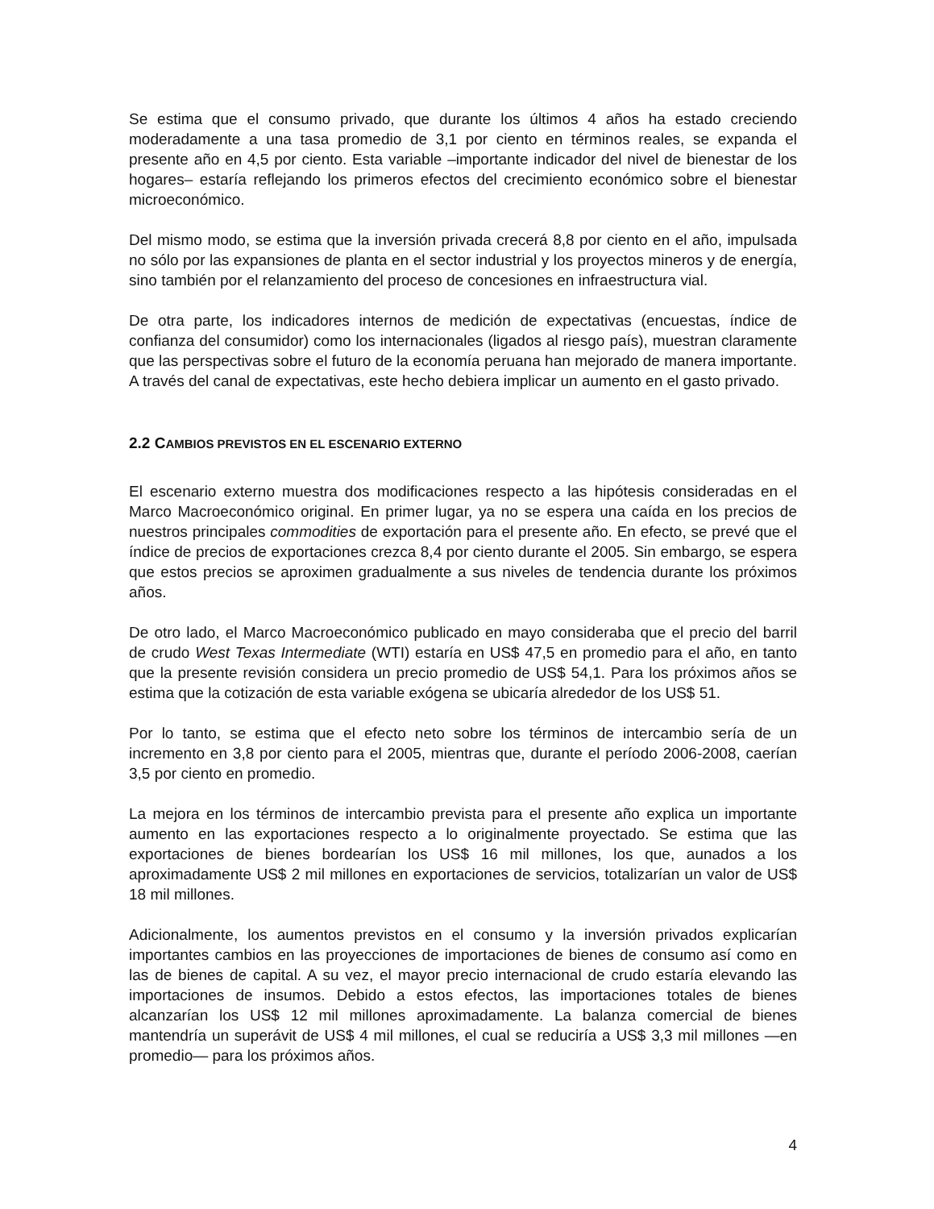Se estima que el consumo privado, que durante los últimos 4 años ha estado creciendo moderadamente a una tasa promedio de 3,1 por ciento en términos reales, se expanda el presente año en 4,5 por ciento. Esta variable –importante indicador del nivel de bienestar de los hogares– estaría reflejando los primeros efectos del crecimiento económico sobre el bienestar microeconómico.
Del mismo modo, se estima que la inversión privada crecerá 8,8 por ciento en el año, impulsada no sólo por las expansiones de planta en el sector industrial y los proyectos mineros y de energía, sino también por el relanzamiento del proceso de concesiones en infraestructura vial.
De otra parte, los indicadores internos de medición de expectativas (encuestas, índice de confianza del consumidor) como los internacionales (ligados al riesgo país), muestran claramente que las perspectivas sobre el futuro de la economía peruana han mejorado de manera importante. A través del canal de expectativas, este hecho debiera implicar un aumento en el gasto privado.
2.2 CAMBIOS PREVISTOS EN EL ESCENARIO EXTERNO
El escenario externo muestra dos modificaciones respecto a las hipótesis consideradas en el Marco Macroeconómico original. En primer lugar, ya no se espera una caída en los precios de nuestros principales commodities de exportación para el presente año. En efecto, se prevé que el índice de precios de exportaciones crezca 8,4 por ciento durante el 2005. Sin embargo, se espera que estos precios se aproximen gradualmente a sus niveles de tendencia durante los próximos años.
De otro lado, el Marco Macroeconómico publicado en mayo consideraba que el precio del barril de crudo West Texas Intermediate (WTI) estaría en US$ 47,5 en promedio para el año, en tanto que la presente revisión considera un precio promedio de US$ 54,1. Para los próximos años se estima que la cotización de esta variable exógena se ubicaría alrededor de los US$ 51.
Por lo tanto, se estima que el efecto neto sobre los términos de intercambio sería de un incremento en 3,8 por ciento para el 2005, mientras que, durante el período 2006-2008, caerían 3,5 por ciento en promedio.
La mejora en los términos de intercambio prevista para el presente año explica un importante aumento en las exportaciones respecto a lo originalmente proyectado. Se estima que las exportaciones de bienes bordearían los US$ 16 mil millones, los que, aunados a los aproximadamente US$ 2 mil millones en exportaciones de servicios, totalizarían un valor de US$ 18 mil millones.
Adicionalmente, los aumentos previstos en el consumo y la inversión privados explicarían importantes cambios en las proyecciones de importaciones de bienes de consumo así como en las de bienes de capital. A su vez, el mayor precio internacional de crudo estaría elevando las importaciones de insumos. Debido a estos efectos, las importaciones totales de bienes alcanzarían los US$ 12 mil millones aproximadamente. La balanza comercial de bienes mantendría un superávit de US$ 4 mil millones, el cual se reduciría a US$ 3,3 mil millones —en promedio— para los próximos años.
4